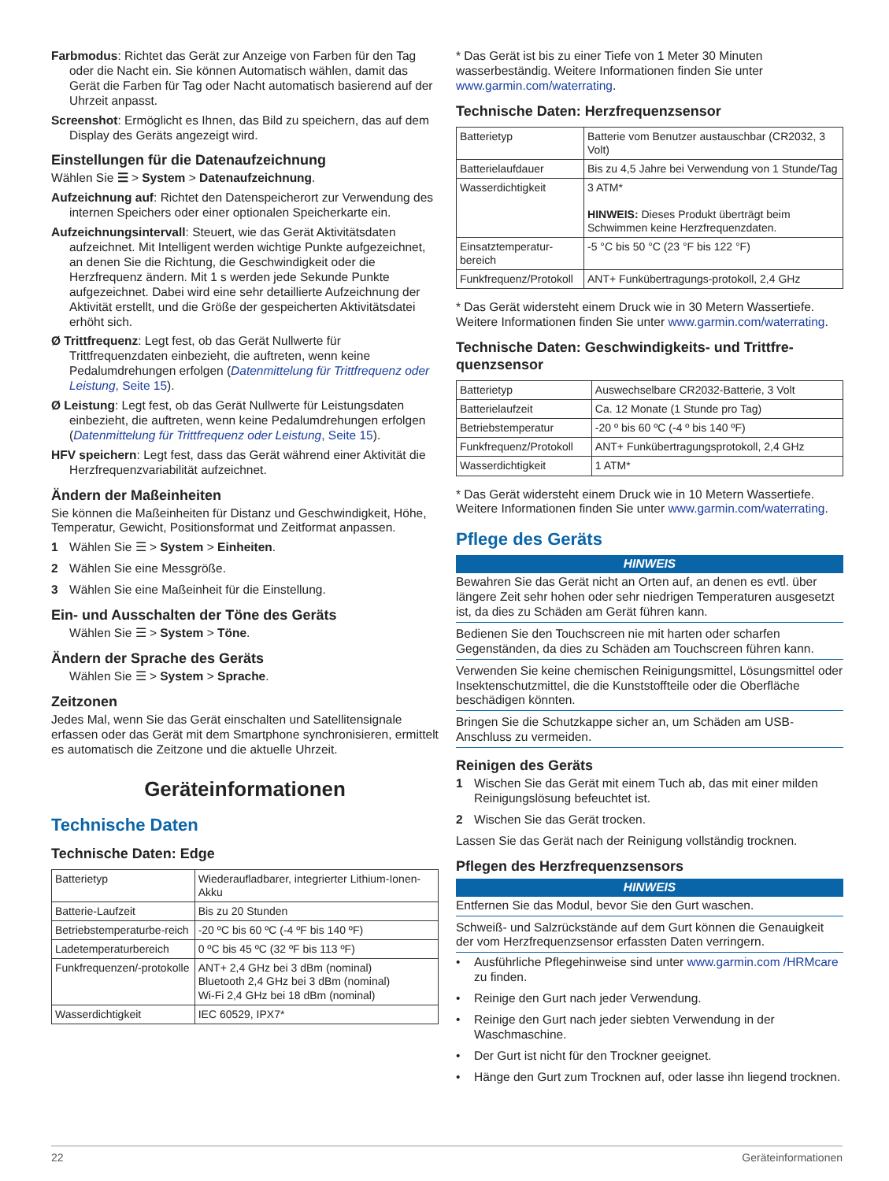Farbmodus: Richtet das Gerät zur Anzeige von Farben für den Tag oder die Nacht ein. Sie können Automatisch wählen, damit das Gerät die Farben für Tag oder Nacht automatisch basierend auf der Uhrzeit anpasst.
Screenshot: Ermöglicht es Ihnen, das Bild zu speichern, das auf dem Display des Geräts angezeigt wird.
Einstellungen für die Datenaufzeichnung
Wählen Sie ☰ > System > Datenaufzeichnung.
Aufzeichnung auf: Richtet den Datenspeicherort zur Verwendung des internen Speichers oder einer optionalen Speicherkarte ein.
Aufzeichnungsintervall: Steuert, wie das Gerät Aktivitätsdaten aufzeichnet. Mit Intelligent werden wichtige Punkte aufgezeichnet, an denen Sie die Richtung, die Geschwindigkeit oder die Herzfrequenz ändern. Mit 1 s werden jede Sekunde Punkte aufgezeichnet. Dabei wird eine sehr detaillierte Aufzeichnung der Aktivität erstellt, und die Größe der gespeicherten Aktivitätsdatei erhöht sich.
Ø Trittfrequenz: Legt fest, ob das Gerät Nullwerte für Trittfrequenzdaten einbezieht, die auftreten, wenn keine Pedalumdrehungen erfolgen (Datenmittelung für Trittfrequenz oder Leistung, Seite 15).
Ø Leistung: Legt fest, ob das Gerät Nullwerte für Leistungsdaten einbezieht, die auftreten, wenn keine Pedalumdrehungen erfolgen (Datenmittelung für Trittfrequenz oder Leistung, Seite 15).
HFV speichern: Legt fest, dass das Gerät während einer Aktivität die Herzfrequenzvariabilität aufzeichnet.
Ändern der Maßeinheiten
Sie können die Maßeinheiten für Distanz und Geschwindigkeit, Höhe, Temperatur, Gewicht, Positionsformat und Zeitformat anpassen.
1 Wählen Sie ☰ > System > Einheiten.
2 Wählen Sie eine Messgröße.
3 Wählen Sie eine Maßeinheit für die Einstellung.
Ein- und Ausschalten der Töne des Geräts
Wählen Sie ☰ > System > Töne.
Ändern der Sprache des Geräts
Wählen Sie ☰ > System > Sprache.
Zeitzonen
Jedes Mal, wenn Sie das Gerät einschalten und Satellitensignale erfassen oder das Gerät mit dem Smartphone synchronisieren, ermittelt es automatisch die Zeitzone und die aktuelle Uhrzeit.
Geräteinformationen
Technische Daten
Technische Daten: Edge
| Batterietyp | Wiederaufladbarer, integrierter Lithium-Ionen-Akku |
| Batterie-Laufzeit | Bis zu 20 Stunden |
| Betriebstemperaturbe-reich | -20 ºC bis 60 ºC (-4 ºF bis 140 ºF) |
| Ladetemperaturbereich | 0 ºC bis 45 ºC (32 ºF bis 113 ºF) |
| Funkfrequenzen/-protokolle | ANT+ 2,4 GHz bei 3 dBm (nominal) Bluetooth 2,4 GHz bei 3 dBm (nominal) Wi-Fi 2,4 GHz bei 18 dBm (nominal) |
| Wasserdichtigkeit | IEC 60529, IPX7* |
* Das Gerät ist bis zu einer Tiefe von 1 Meter 30 Minuten wasserbeständig. Weitere Informationen finden Sie unter www.garmin.com/waterrating.
Technische Daten: Herzfrequenzsensor
| Batterietyp | Batterie vom Benutzer austauschbar (CR2032, 3 Volt) |
| Batterielaufdauer | Bis zu 4,5 Jahre bei Verwendung von 1 Stunde/Tag |
| Wasserdichtigkeit | 3 ATM* HINWEIS: Dieses Produkt überträgt beim Schwimmen keine Herzfrequenzdaten. |
| Einsatztemperatur-bereich | -5 °C bis 50 °C (23 °F bis 122 °F) |
| Funkfrequenz/Protokoll | ANT+ Funkübertragungs-protokoll, 2,4 GHz |
* Das Gerät widersteht einem Druck wie in 30 Metern Wassertiefe. Weitere Informationen finden Sie unter www.garmin.com/waterrating.
Technische Daten: Geschwindigkeits- und Trittfre-quenzsensor
| Batterietyp | Auswechselbare CR2032-Batterie, 3 Volt |
| Batterielaufzeit | Ca. 12 Monate (1 Stunde pro Tag) |
| Betriebstemperatur | -20 º bis 60 ºC (-4 º bis 140 ºF) |
| Funkfrequenz/Protokoll | ANT+ Funkübertragungsprotokoll, 2,4 GHz |
| Wasserdichtigkeit | 1 ATM* |
* Das Gerät widersteht einem Druck wie in 10 Metern Wassertiefe. Weitere Informationen finden Sie unter www.garmin.com/waterrating.
Pflege des Geräts
HINWEIS
Bewahren Sie das Gerät nicht an Orten auf, an denen es evtl. über längere Zeit sehr hohen oder sehr niedrigen Temperaturen ausgesetzt ist, da dies zu Schäden am Gerät führen kann.
Bedienen Sie den Touchscreen nie mit harten oder scharfen Gegenständen, da dies zu Schäden am Touchscreen führen kann.
Verwenden Sie keine chemischen Reinigungsmittel, Lösungsmittel oder Insektenschutzmittel, die die Kunststoffteile oder die Oberfläche beschädigen könnten.
Bringen Sie die Schutzkappe sicher an, um Schäden am USB-Anschluss zu vermeiden.
Reinigen des Geräts
1 Wischen Sie das Gerät mit einem Tuch ab, das mit einer milden Reinigungslösung befeuchtet ist.
2 Wischen Sie das Gerät trocken.
Lassen Sie das Gerät nach der Reinigung vollständig trocknen.
Pflegen des Herzfrequenzsensors
HINWEIS
Entfernen Sie das Modul, bevor Sie den Gurt waschen.
Schweiß- und Salzrückstände auf dem Gurt können die Genauigkeit der vom Herzfrequenzsensor erfassten Daten verringern.
• Ausführliche Pflegehinweise sind unter www.garmin.com /HRMcare zu finden.
• Reinige den Gurt nach jeder Verwendung.
• Reinige den Gurt nach jeder siebten Verwendung in der Waschmaschine.
• Der Gurt ist nicht für den Trockner geeignet.
• Hänge den Gurt zum Trocknen auf, oder lasse ihn liegend trocknen.
22 Geräteinformationen